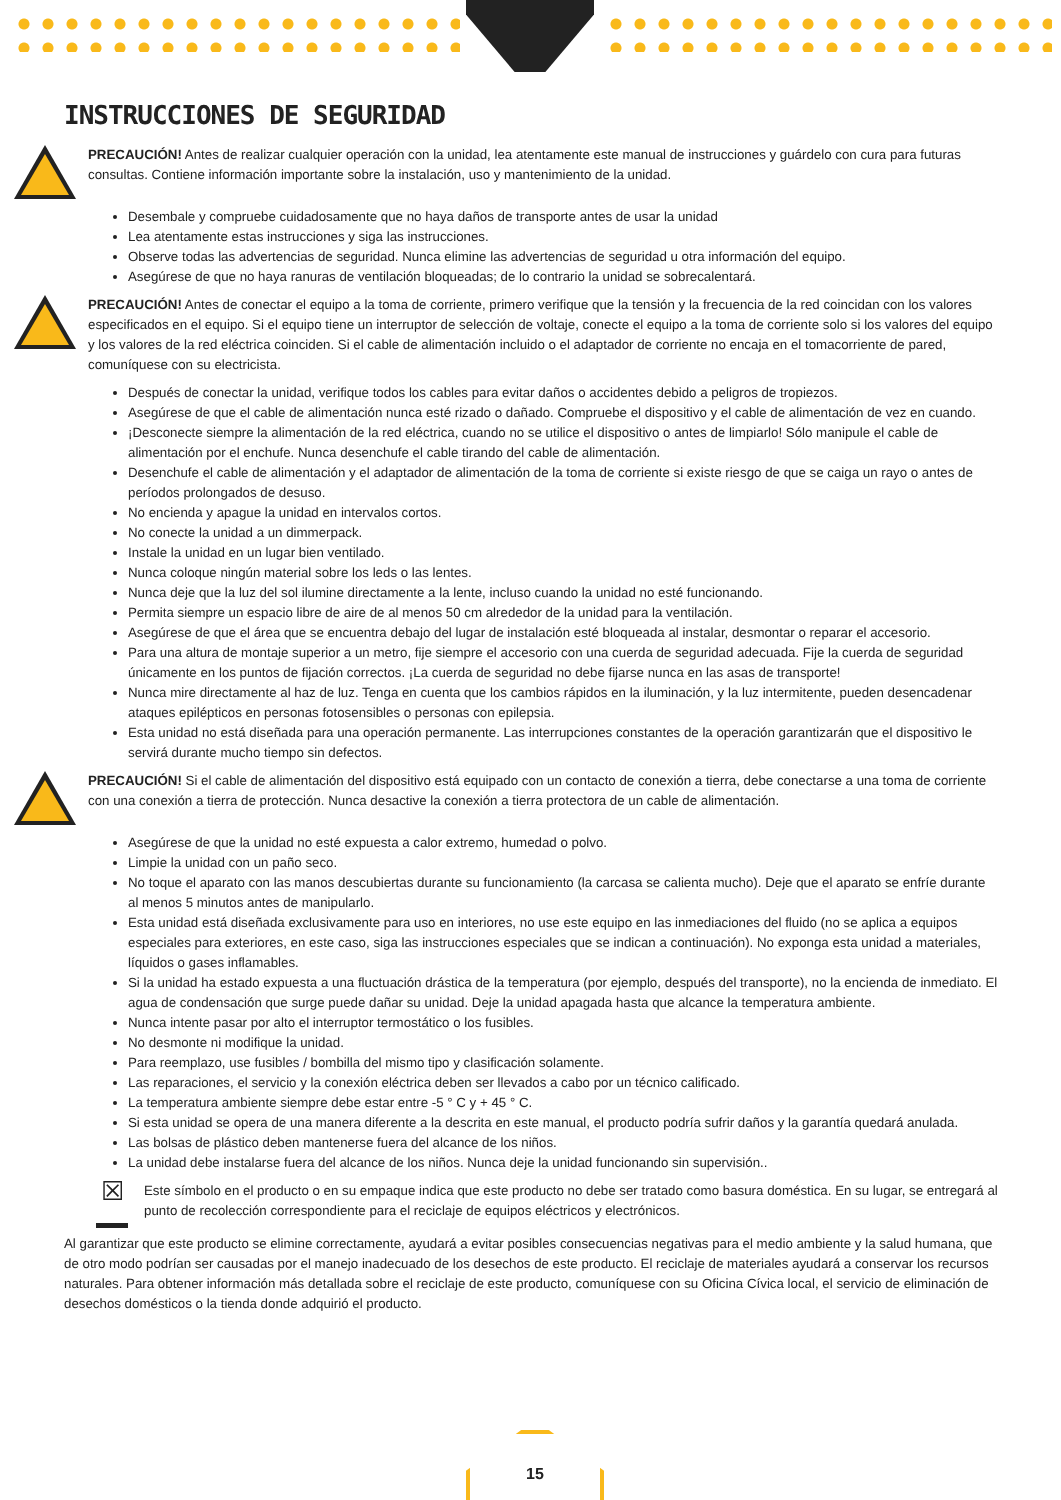INSTRUCCIONES DE SEGURIDAD
PRECAUCIÓN! Antes de realizar cualquier operación con la unidad, lea atentamente este manual de instrucciones y guárdelo con cura para futuras consultas. Contiene información importante sobre la instalación, uso y mantenimiento de la unidad.
Desembale y compruebe cuidadosamente que no haya daños de transporte antes de usar la unidad
Lea atentamente estas instrucciones y siga las instrucciones.
Observe todas las advertencias de seguridad. Nunca elimine las advertencias de seguridad u otra información del equipo.
Asegúrese de que no haya ranuras de ventilación bloqueadas; de lo contrario la unidad se sobrecalentará.
PRECAUCIÓN! Antes de conectar el equipo a la toma de corriente, primero verifique que la tensión y la frecuencia de la red coincidan con los valores especificados en el equipo. Si el equipo tiene un interruptor de selección de voltaje, conecte el equipo a la toma de corriente solo si los valores del equipo y los valores de la red eléctrica coinciden. Si el cable de alimentación incluido o el adaptador de corriente no encaja en el tomacorriente de pared, comuníquese con su electricista.
Después de conectar la unidad, verifique todos los cables para evitar daños o accidentes debido a peligros de tropiezos.
Asegúrese de que el cable de alimentación nunca esté rizado o dañado. Compruebe el dispositivo y el cable de alimentación de vez en cuando.
¡Desconecte siempre la alimentación de la red eléctrica, cuando no se utilice el dispositivo o antes de limpiarlo! Sólo manipule el cable de alimentación por el enchufe. Nunca desenchufe el cable tirando del cable de alimentación.
Desenchufe el cable de alimentación y el adaptador de alimentación de la toma de corriente si existe riesgo de que se caiga un rayo o antes de períodos prolongados de desuso.
No encienda y apague la unidad en intervalos cortos.
No conecte la unidad a un dimmerpack.
Instale la unidad en un lugar bien ventilado.
Nunca coloque ningún material sobre los leds o las lentes.
Nunca deje que la luz del sol ilumine directamente a la lente, incluso cuando la unidad no esté funcionando.
Permita siempre un espacio libre de aire de al menos 50 cm alrededor de la unidad para la ventilación.
Asegúrese de que el área que se encuentra debajo del lugar de instalación esté bloqueada al instalar, desmontar o reparar el accesorio.
Para una altura de montaje superior a un metro, fije siempre el accesorio con una cuerda de seguridad adecuada. Fije la cuerda de seguridad únicamente en los puntos de fijación correctos. ¡La cuerda de seguridad no debe fijarse nunca en las asas de transporte!
Nunca mire directamente al haz de luz. Tenga en cuenta que los cambios rápidos en la iluminación, y la luz intermitente, pueden desencadenar ataques epilépticos en personas fotosensibles o personas con epilepsia.
Esta unidad no está diseñada para una operación permanente. Las interrupciones constantes de la operación garantizarán que el dispositivo le servirá durante mucho tiempo sin defectos.
PRECAUCIÓN! Si el cable de alimentación del dispositivo está equipado con un contacto de conexión a tierra, debe conectarse a una toma de corriente con una conexión a tierra de protección. Nunca desactive la conexión a tierra protectora de un cable de alimentación.
Asegúrese de que la unidad no esté expuesta a calor extremo, humedad o polvo.
Limpie la unidad con un paño seco.
No toque el aparato con las manos descubiertas durante su funcionamiento (la carcasa se calienta mucho). Deje que el aparato se enfríe durante al menos 5 minutos antes de manipularlo.
Esta unidad está diseñada exclusivamente para uso en interiores, no use este equipo en las inmediaciones del fluido (no se aplica a equipos especiales para exteriores, en este caso, siga las instrucciones especiales que se indican a continuación). No exponga esta unidad a materiales, líquidos o gases inflamables.
Si la unidad ha estado expuesta a una fluctuación drástica de la temperatura (por ejemplo, después del transporte), no la encienda de inmediato. El agua de condensación que surge puede dañar su unidad. Deje la unidad apagada hasta que alcance la temperatura ambiente.
Nunca intente pasar por alto el interruptor termostático o los fusibles.
No desmonte ni modifique la unidad.
Para reemplazo, use fusibles / bombilla del mismo tipo y clasificación solamente.
Las reparaciones, el servicio y la conexión eléctrica deben ser llevados a cabo por un técnico calificado.
La temperatura ambiente siempre debe estar entre -5 ° C y + 45 ° C.
Si esta unidad se opera de una manera diferente a la descrita en este manual, el producto podría sufrir daños y la garantía quedará anulada.
Las bolsas de plástico deben mantenerse fuera del alcance de los niños.
La unidad debe instalarse fuera del alcance de los niños. Nunca deje la unidad funcionando sin supervisión..
☒
Este símbolo en el producto o en su empaque indica que este producto no debe ser tratado como basura doméstica. En su lugar, se entregará al punto de recolección correspondiente para el reciclaje de equipos eléctricos y electrónicos.
Al garantizar que este producto se elimine correctamente, ayudará a evitar posibles consecuencias negativas para el medio ambiente y la salud humana, que de otro modo podrían ser causadas por el manejo inadecuado de los desechos de este producto. El reciclaje de materiales ayudará a conservar los recursos naturales. Para obtener información más detallada sobre el reciclaje de este producto, comuníquese con su Oficina Cívica local, el servicio de eliminación de desechos domésticos o la tienda donde adquirió el producto.
15